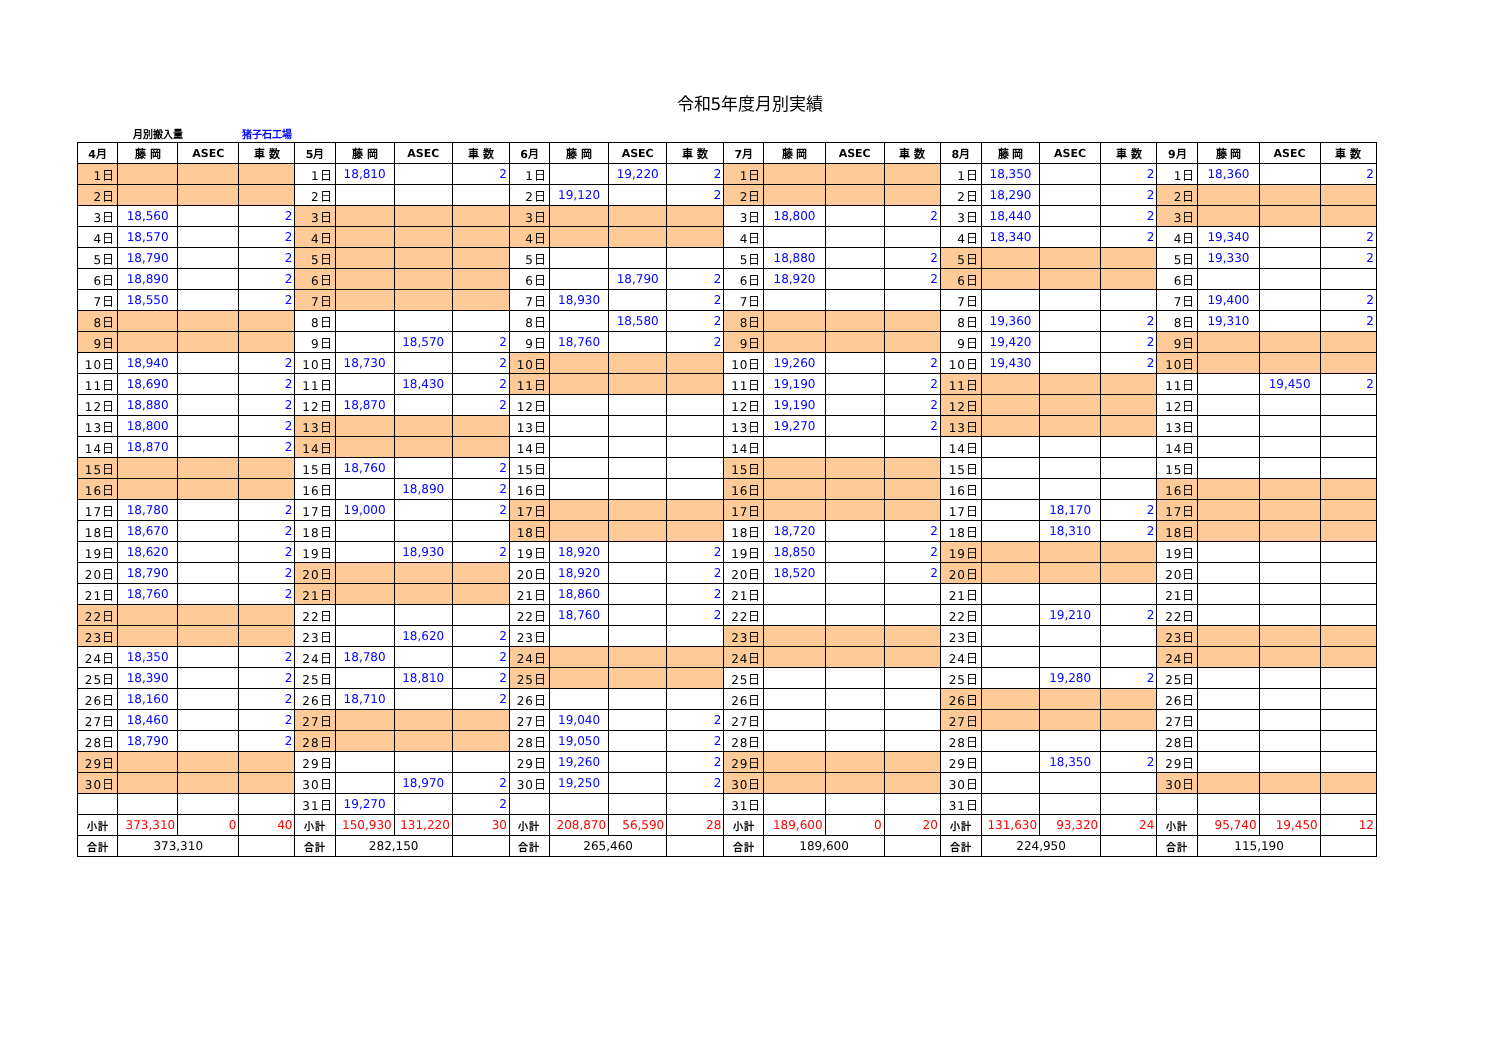令和5年度月別実績
月別搬入量 猪子石工場
| 4月 | 藤 岡 | ASEC | 車 数 | 5月 | 藤 岡 | ASEC | 車 数 | 6月 | 藤 岡 | ASEC | 車 数 | 7月 | 藤 岡 | ASEC | 車 数 | 8月 | 藤 岡 | ASEC | 車 数 | 9月 | 藤 岡 | ASEC | 車 数 |
| --- | --- | --- | --- | --- | --- | --- | --- | --- | --- | --- | --- | --- | --- | --- | --- | --- | --- | --- | --- | --- | --- | --- | --- |
| 1日 | | | | 1日 | 18,810 | | 2 | 1日 | | 19,220 | 2 | 1日 | | | | 1日 | 18,350 | | 2 | 1日 | 18,360 | | 2 |
| 2日 | | | | 2日 | | | | 2日 | 19,120 | | 2 | 2日 | | | | 2日 | 18,290 | | 2 | 2日 | | | |
| 3日 | 18,560 | | 2 | 3日 | | | | 3日 | | | | 3日 | 18,800 | | 2 | 3日 | 18,440 | | 2 | 3日 | | | |
| 4日 | 18,570 | | 2 | 4日 | | | | 4日 | | | | 4日 | | | | 4日 | 18,340 | | 2 | 4日 | 19,340 | | 2 |
| 5日 | 18,790 | | 2 | 5日 | | | | 5日 | | | | 5日 | 18,880 | | 2 | 5日 | | | | 5日 | 19,330 | | 2 |
| 6日 | 18,890 | | 2 | 6日 | | | | 6日 | | 18,790 | 2 | 6日 | 18,920 | | 2 | 6日 | | | | 6日 | | | |
| 7日 | 18,550 | | 2 | 7日 | | | | 7日 | 18,930 | | 2 | 7日 | | | | 7日 | | | | 7日 | 19,400 | | 2 |
| 8日 | | | | 8日 | | | | 8日 | | 18,580 | 2 | 8日 | | | | 8日 | 19,360 | | 2 | 8日 | 19,310 | | 2 |
| 9日 | | | | 9日 | | 18,570 | 2 | 9日 | 18,760 | | 2 | 9日 | | | | 9日 | 19,420 | | 2 | 9日 | | | |
| 10日 | 18,940 | | 2 | 10日 | 18,730 | | 2 | 10日 | | | | 10日 | 19,260 | | 2 | 10日 | 19,430 | | 2 | 10日 | | | |
| 11日 | 18,690 | | 2 | 11日 | | 18,430 | 2 | 11日 | | | | 11日 | 19,190 | | 2 | 11日 | | | | 11日 | | 19,450 | 2 |
| 12日 | 18,880 | | 2 | 12日 | 18,870 | | 2 | 12日 | | | | 12日 | 19,190 | | 2 | 12日 | | | | 12日 | | | |
| 13日 | 18,800 | | 2 | 13日 | | | | 13日 | | | | 13日 | 19,270 | | 2 | 13日 | | | | 13日 | | | |
| 14日 | 18,870 | | 2 | 14日 | | | | 14日 | | | | 14日 | | | | 14日 | | | | 14日 | | | |
| 15日 | | | | 15日 | 18,760 | | 2 | 15日 | | | | 15日 | | | | 15日 | | | | 15日 | | | |
| 16日 | | | | 16日 | | 18,890 | 2 | 16日 | | | | 16日 | | | | 16日 | | | | 16日 | | | |
| 17日 | 18,780 | | 2 | 17日 | 19,000 | | 2 | 17日 | | | | 17日 | | | | 17日 | | 18,170 | 2 | 17日 | | | |
| 18日 | 18,670 | | 2 | 18日 | | | | 18日 | | | | 18日 | 18,720 | | 2 | 18日 | | 18,310 | 2 | 18日 | | | |
| 19日 | 18,620 | | 2 | 19日 | | 18,930 | 2 | 19日 | 18,920 | | 2 | 19日 | 18,850 | | 2 | 19日 | | | | 19日 | | | |
| 20日 | 18,790 | | 2 | 20日 | | | | 20日 | 18,920 | | 2 | 20日 | 18,520 | | 2 | 20日 | | | | 20日 | | | |
| 21日 | 18,760 | | 2 | 21日 | | | | 21日 | 18,860 | | 2 | 21日 | | | | 21日 | | | | 21日 | | | |
| 22日 | | | | 22日 | | | | 22日 | 18,760 | | 2 | 22日 | | | | 22日 | | 19,210 | 2 | 22日 | | | |
| 23日 | | | | 23日 | | 18,620 | 2 | 23日 | | | | 23日 | | | | 23日 | | | | 23日 | | | |
| 24日 | 18,350 | | 2 | 24日 | 18,780 | | 2 | 24日 | | | | 24日 | | | | 24日 | | | | 24日 | | | |
| 25日 | 18,390 | | 2 | 25日 | | 18,810 | 2 | 25日 | | | | 25日 | | | | 25日 | | 19,280 | 2 | 25日 | | | |
| 26日 | 18,160 | | 2 | 26日 | 18,710 | | 2 | 26日 | | | | 26日 | | | | 26日 | | | | 26日 | | | |
| 27日 | 18,460 | | 2 | 27日 | | | | 27日 | 19,040 | | 2 | 27日 | | | | 27日 | | | | 27日 | | | |
| 28日 | 18,790 | | 2 | 28日 | | | | 28日 | 19,050 | | 2 | 28日 | | | | 28日 | | | | 28日 | | | |
| 29日 | | | | 29日 | | | | 29日 | 19,260 | | 2 | 29日 | | | | 29日 | | 18,350 | 2 | 29日 | | | |
| 30日 | | | | 30日 | | 18,970 | 2 | 30日 | 19,250 | | 2 | 30日 | | | | 30日 | | | | 30日 | | | |
| | | | | 31日 | 19,270 | | 2 | | | | | 31日 | | | | 31日 | | | | | | | |
| 小計 | 373,310 | 0 | 40 | 小計 | 150,930 | 131,220 | 30 | 小計 | 208,870 | 56,590 | 28 | 小計 | 189,600 | 0 | 20 | 小計 | 131,630 | 93,320 | 24 | 小計 | 95,740 | 19,450 | 12 |
| 合計 | 373,310 | | | 合計 | 282,150 | | | 合計 | 265,460 | | | 合計 | 189,600 | | | 合計 | 224,950 | | | 合計 | 115,190 | | |